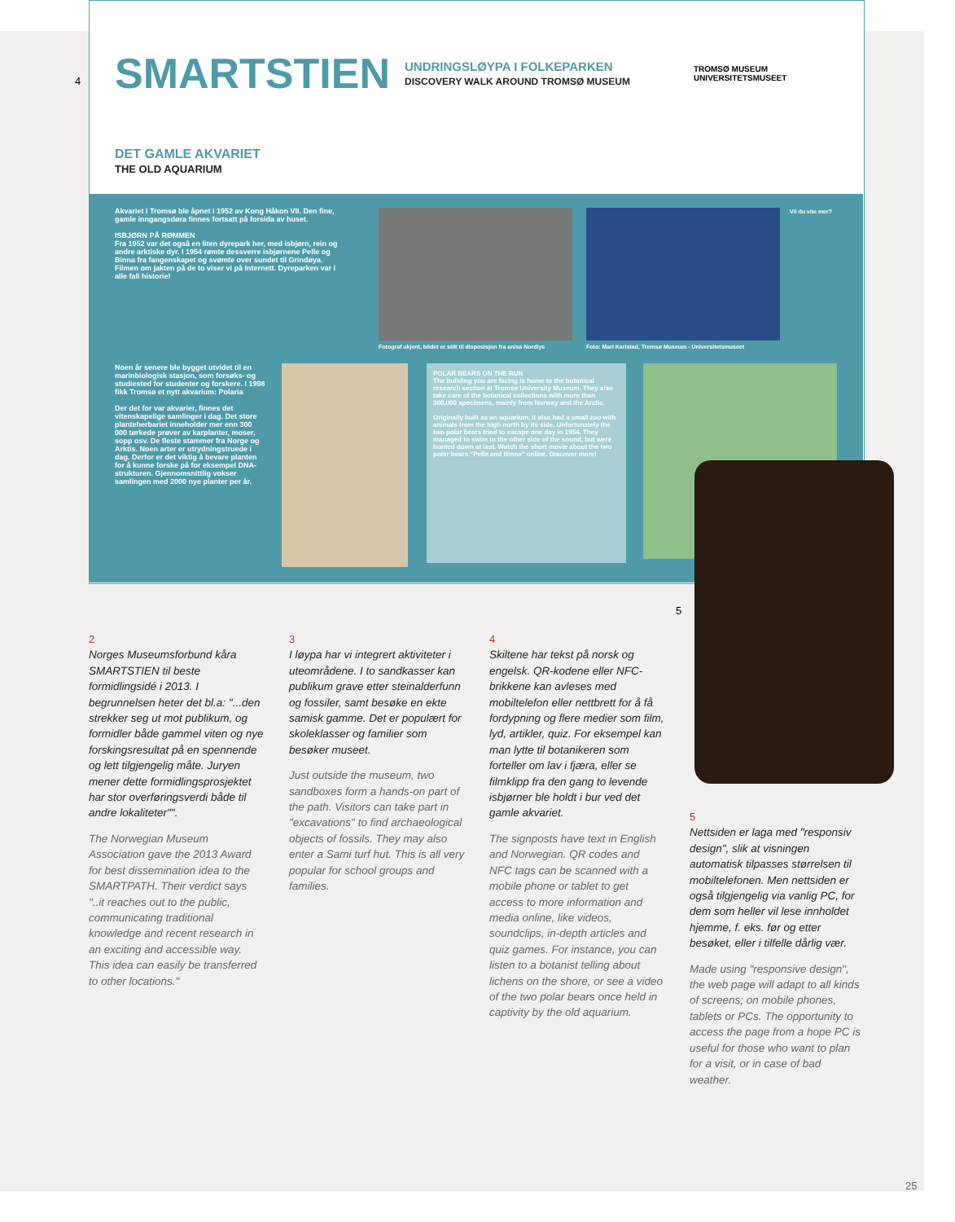4
SMARTSTIEN UNDRINGSLØYPA I FOLKEPARKEN
DISCOVERY WALK AROUND TROMSØ MUSEUM TROMSØ MUSEUM
UNIVERSITETSMUSEET
DET GAMLE AKVARIET
THE OLD AQUARIUM
Akvariet i Tromsø ble åpnet i 1952 av Kong Håkon VII. Den fine, gamle inngangsdøra finnes fortsatt på forsida av huset.
ISBJØRN PÅ RØMMEN
Fra 1952 var det også en liten dyrepark her, med isbjørn, rein og andre arktiske dyr. I 1954 rømte dessverre isbjørnene Pelle og Binna fra fangenskapet og svømte over sundet til Grindøya. Filmen om jakten på de to viser vi på Internett. Dyreparken var i alle fall historie!
Noen år senere ble bygget utvidet til en marinbiologisk stasjon, som forsøks- og studiested for studenter og forskere. I 1998 fikk Tromsø et nytt akvarium: Polaria
Der det for var akvarier, finnes det vitenskapelige samlinger i dag. Det store planteherbariet inneholder mer enn 300 000 tørkede prøver av karplanter, moser, sopp osv. De fleste stammer fra Norge og Arktis. Noen arter er utrydningstruede i dag. Derfor er det viktig å bevare planten for å kunne forske på for eksempel DNA-strukturen. Gjennomsnittlig vokser samlingen med 2000 nye planter per år.
Fotograf ukjent, bildet er stilt til disposisjon fra anisa Nordlys
Foto: Mari Karlstad, Tromsø Museum - Universitetsmuseet
Vil du vite mer?
POLAR BEARS ON THE RUN
The building you are facing is home to the botanical research section at Tromsø University Museum. They also take care of the botanical collections with more than 300,000 specimens, mainly from Norway and the Arctic.
Originally built as an aquarium, it also had a small zoo with animals from the high north by its side. Unfortunately the two polar bears tried to escape one day in 1954. They managed to swim to the other side of the sound, but were hunted down at last. Watch the short movie about the two polar bears "Pelle and Binna" online. Discover more!
5
2
Norges Museumsforbund kåra SMARTSTIEN til beste formidlingsidé i 2013. I begrunnelsen heter det bl.a: "...den strekker seg ut mot publikum, og formidler både gammel viten og nye forskingsresultat på en spennende og lett tilgjengelig måte. Juryen mener dette formidlingsprosjektet har stor overføringsverdi både til andre lokaliteter"".
The Norwegian Museum Association gave the 2013 Award for best dissemination idea to the SMARTPATH. Their verdict says "..it reaches out to the public, communicating traditional knowledge and recent research in an exciting and accessible way. This idea can easily be transferred to other locations."
3
I løypa har vi integrert aktiviteter i uteområdene. I to sandkasser kan publikum grave etter steinalderfunn og fossiler, samt besøke en ekte samisk gamme. Det er populært for skoleklasser og familier som besøker museet.
Just outside the museum, two sandboxes form a hands-on part of the path. Visitors can take part in "excavations" to find archaeological objects of fossils. They may also enter a Sami turf hut. This is all very popular for school groups and families.
4
Skiltene har tekst på norsk og engelsk. QR-kodene eller NFC-brikkene kan avleses med mobiltelefon eller nettbrett for å få fordypning og flere medier som film, lyd, artikler, quiz. For eksempel kan man lytte til botanikeren som forteller om lav i fjæra, eller se filmklipp fra den gang to levende isbjørner ble holdt i bur ved det gamle akvariet.
The signposts have text in English and Norwegian. QR codes and NFC tags can be scanned with a mobile phone or tablet to get access to more information and media online, like videos, soundclips, in-depth articles and quiz games. For instance, you can listen to a botanist telling about lichens on the shore, or see a video of the two polar bears once held in captivity by the old aquarium.
5
Nettsiden er laga med "responsiv design", slik at visningen automatisk tilpasses størrelsen til mobiltelefonen. Men nettsiden er også tilgjengelig via vanlig PC, for dem som heller vil lese innholdet hjemme, f. eks. før og etter besøket, eller i tilfelle dårlig vær.
Made using "responsive design", the web page will adapt to all kinds of screens; on mobile phones, tablets or PCs. The opportunity to access the page from a hope PC is useful for those who want to plan for a visit, or in case of bad weather.
25